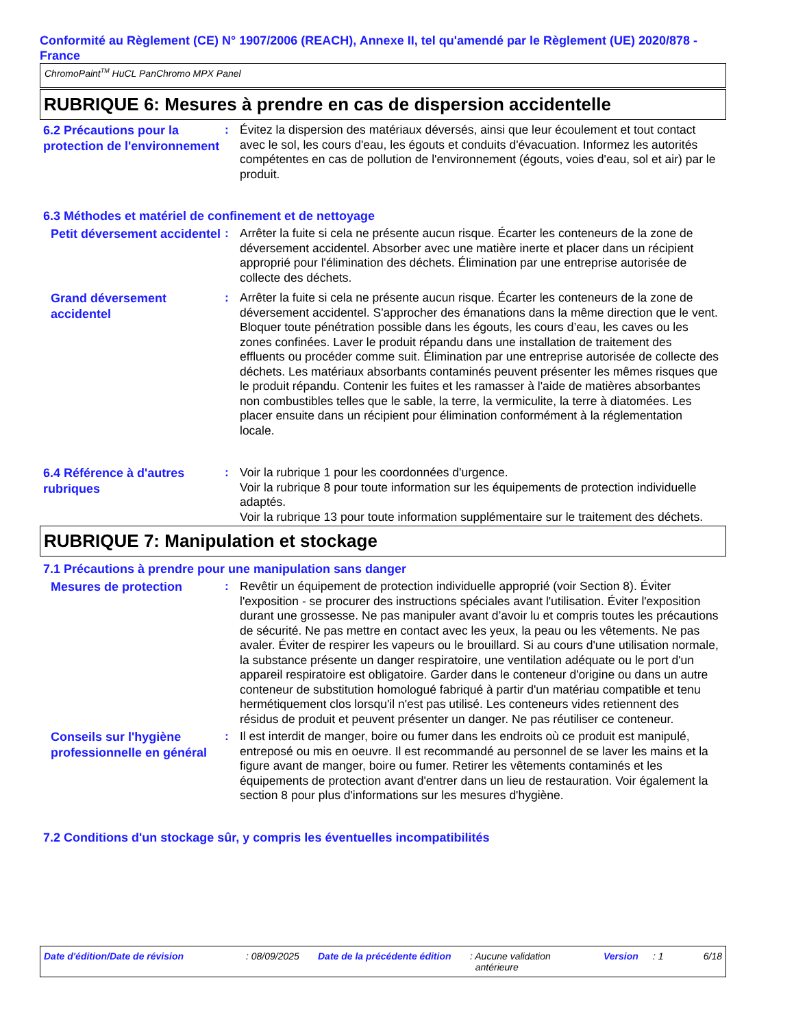Conformité au Règlement (CE) N° 1907/2006 (REACH), Annexe II, tel qu'amendé par le Règlement (UE) 2020/878 - France
ChromoPaint<sup>TM</sup> HuCL PanChromo MPX Panel
RUBRIQUE 6: Mesures à prendre en cas de dispersion accidentelle
6.2 Précautions pour la protection de l'environnement
: Évitez la dispersion des matériaux déversés, ainsi que leur écoulement et tout contact avec le sol, les cours d'eau, les égouts et conduits d'évacuation. Informez les autorités compétentes en cas de pollution de l'environnement (égouts, voies d'eau, sol et air) par le produit.
6.3 Méthodes et matériel de confinement et de nettoyage
Petit déversement accidentel
: Arrêter la fuite si cela ne présente aucun risque. Écarter les conteneurs de la zone de déversement accidentel. Absorber avec une matière inerte et placer dans un récipient approprié pour l'élimination des déchets. Élimination par une entreprise autorisée de collecte des déchets.
Grand déversement accidentel
: Arrêter la fuite si cela ne présente aucun risque. Écarter les conteneurs de la zone de déversement accidentel. S'approcher des émanations dans la même direction que le vent. Bloquer toute pénétration possible dans les égouts, les cours d’eau, les caves ou les zones confinées. Laver le produit répandu dans une installation de traitement des effluents ou procéder comme suit. Élimination par une entreprise autorisée de collecte des déchets. Les matériaux absorbants contaminés peuvent présenter les mêmes risques que le produit répandu. Contenir les fuites et les ramasser à l'aide de matières absorbantes non combustibles telles que le sable, la terre, la vermiculite, la terre à diatomées. Les placer ensuite dans un récipient pour élimination conformément à la réglementation locale.
6.4 Référence à d'autres rubriques
: Voir la rubrique 1 pour les coordonnées d'urgence.
Voir la rubrique 8 pour toute information sur les équipements de protection individuelle adaptés.
Voir la rubrique 13 pour toute information supplémentaire sur le traitement des déchets.
RUBRIQUE 7: Manipulation et stockage
7.1 Précautions à prendre pour une manipulation sans danger
Mesures de protection
: Revêtir un équipement de protection individuelle approprié (voir Section 8). Éviter l'exposition - se procurer des instructions spéciales avant l'utilisation. Éviter l'exposition durant une grossesse. Ne pas manipuler avant d’avoir lu et compris toutes les précautions de sécurité. Ne pas mettre en contact avec les yeux, la peau ou les vêtements. Ne pas avaler. Éviter de respirer les vapeurs ou le brouillard. Si au cours d'une utilisation normale, la substance présente un danger respiratoire, une ventilation adéquate ou le port d'un appareil respiratoire est obligatoire. Garder dans le conteneur d'origine ou dans un autre conteneur de substitution homologué fabriqué à partir d'un matériau compatible et tenu hermétiquement clos lorsqu'il n'est pas utilisé. Les conteneurs vides retiennent des résidus de produit et peuvent présenter un danger. Ne pas réutiliser ce conteneur.
Conseils sur l'hygiène professionnelle en général
: Il est interdit de manger, boire ou fumer dans les endroits où ce produit est manipulé, entreposé ou mis en oeuvre. Il est recommandé au personnel de se laver les mains et la figure avant de manger, boire ou fumer. Retirer les vêtements contaminés et les équipements de protection avant d'entrer dans un lieu de restauration. Voir également la section 8 pour plus d'informations sur les mesures d'hygiène.
7.2 Conditions d'un stockage sûr, y compris les éventuelles incompatibilités
Date d'édition/Date de révision : 08/09/2025 Date de la précédente édition
: Aucune validation
antérieure
Version : 1 6/18